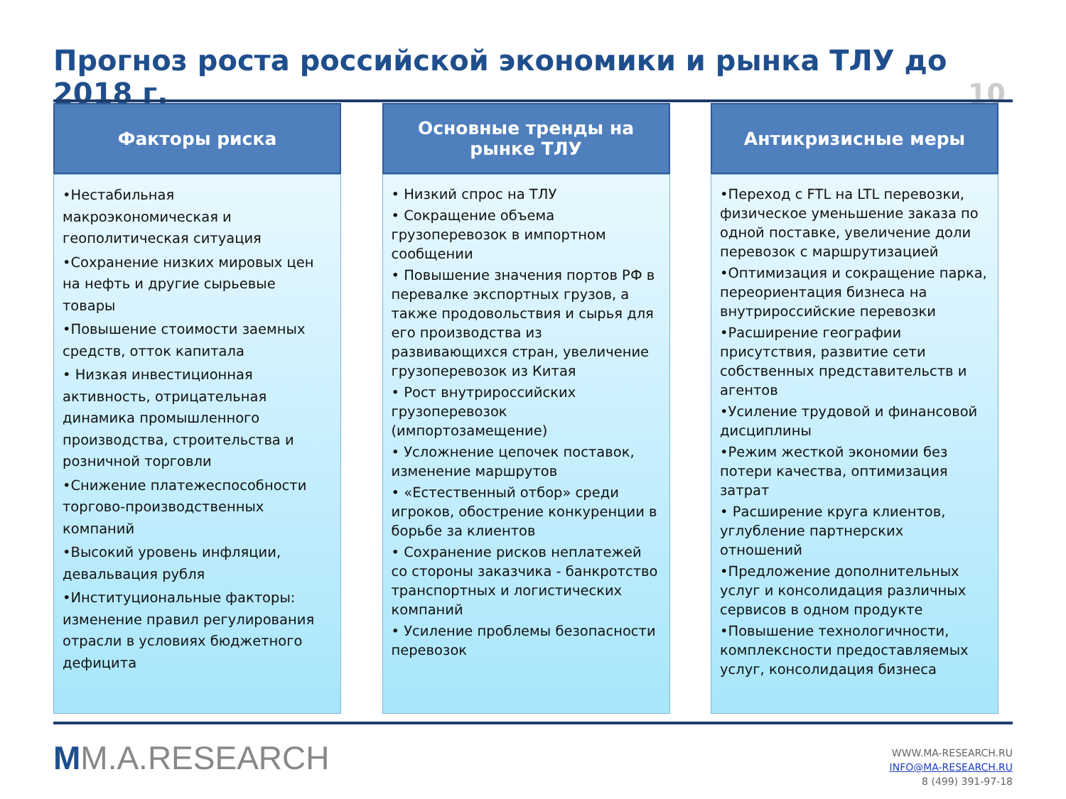Прогноз роста российской экономики и рынка ТЛУ до 2018 г.
10
Факторы риска
•Нестабильная макроэкономическая и геополитическая ситуация
•Сохранение низких мировых цен на нефть и другие сырьевые товары
•Повышение стоимости заемных средств, отток капитала
• Низкая инвестиционная активность, отрицательная динамика промышленного производства, строительства и розничной торговли
•Снижение платежеспособности торгово-производственных компаний
•Высокий уровень инфляции, девальвация рубля
•Институциональные факторы: изменение правил регулирования отрасли в условиях бюджетного дефицита
Основные тренды на
рынке ТЛУ
• Низкий спрос на ТЛУ
• Сокращение объема грузоперевозок в импортном сообщении
• Повышение значения портов РФ в перевалке экспортных грузов, а также продовольствия и сырья для его производства из развивающихся стран, увеличение грузоперевозок из Китая
• Рост внутрироссийских грузоперевозок (импортозамещение)
• Усложнение цепочек поставок, изменение маршрутов
• «Естественный отбор» среди игроков, обострение конкуренции в борьбе за клиентов
• Сохранение рисков неплатежей со стороны заказчика - банкротство транспортных и логистических компаний
• Усиление проблемы безопасности перевозок
Антикризисные меры
•Переход с FTL на LTL перевозки, физическое уменьшение заказа по одной поставке, увеличение доли перевозок с маршрутизацией
•Оптимизация и сокращение парка, переориентация бизнеса на внутрироссийские перевозки
•Расширение географии присутствия, развитие сети собственных представительств и агентов
•Усиление трудовой и финансовой дисциплины
•Режим жесткой экономии без потери качества, оптимизация затрат
• Расширение круга клиентов, углубление партнерских отношений
•Предложение дополнительных услуг и консолидация различных сервисов в одном продукте
•Повышение технологичности, комплексности предоставляемых услуг, консолидация бизнеса
MM.A.RESEARCH
WWW.MA-RESEARCH.RU
INFO@MA-RESEARCH.RU
8 (499) 391-97-18